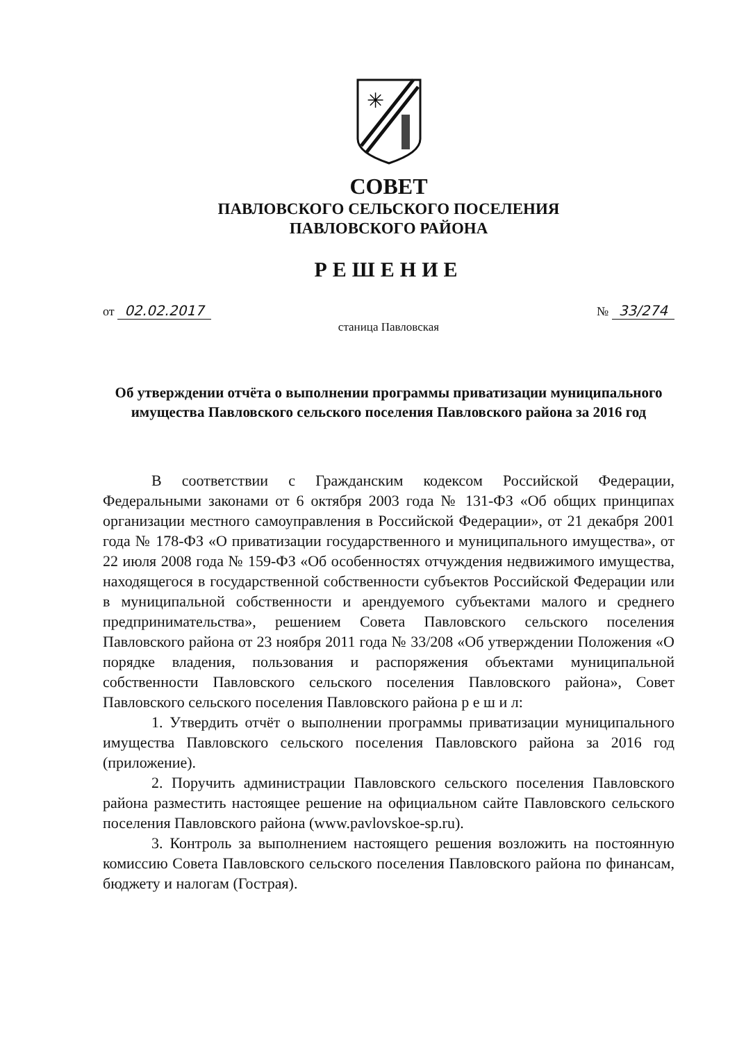✳
СОВЕТ
ПАВЛОВСКОГО СЕЛЬСКОГО ПОСЕЛЕНИЯ
ПАВЛОВСКОГО РАЙОНА
РЕШЕНИЕ
от 02.02.2017 № 33/274
станица Павловская
Об утверждении отчёта о выполнении программы приватизации муниципального имущества Павловского сельского поселения Павловского района за 2016 год
В соответствии с Гражданским кодексом Российской Федерации, Федеральными законами от 6 октября 2003 года № 131-ФЗ «Об общих принципах организации местного самоуправления в Российской Федерации», от 21 декабря 2001 года № 178-ФЗ «О приватизации государственного и муниципального имущества», от 22 июля 2008 года № 159-ФЗ «Об особенностях отчуждения недвижимого имущества, находящегося в государственной собственности субъектов Российской Федерации или в муниципальной собственности и арендуемого субъектами малого и среднего предпринимательства», решением Совета Павловского сельского поселения Павловского района от 23 ноября 2011 года № 33/208 «Об утверждении Положения «О порядке владения, пользования и распоряжения объектами муниципальной собственности Павловского сельского поселения Павловского района», Совет Павловского сельского поселения Павловского района р е ш и л:
1. Утвердить отчёт о выполнении программы приватизации муниципального имущества Павловского сельского поселения Павловского района за 2016 год (приложение).
2. Поручить администрации Павловского сельского поселения Павловского района разместить настоящее решение на официальном сайте Павловского сельского поселения Павловского района (www.pavlovskoe-sp.ru).
3. Контроль за выполнением настоящего решения возложить на постоянную комиссию Совета Павловского сельского поселения Павловского района по финансам, бюджету и налогам (Гострая).